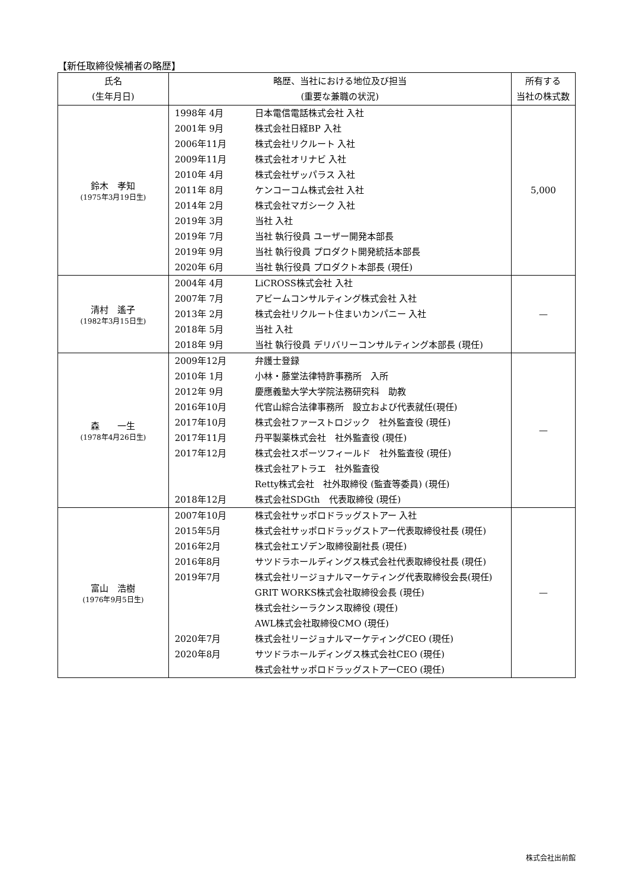【新任取締役候補者の略歴】
| 氏名 (生年月日) | 略歴、当社における地位及び担当 (重要な兼職の状況) | 所有する 当社の株式数 |
| --- | --- | --- |
| 鈴木 孝知 (1975年3月19日生) | 1998年 4月 日本電信電話株式会社 入社 2001年 9月 株式会社日経BP 入社 2006年11月 株式会社リクルート 入社 2009年11月 株式会社オリナビ 入社 2010年 4月 株式会社ザッパラス 入社 2011年 8月 ケンコーコム株式会社 入社 2014年 2月 株式会社マガシーク 入社 2019年 3月 当社 入社 2019年 7月 当社 執行役員 ユーザー開発本部長 2019年 9月 当社 執行役員 プロダクト開発統括本部長 2020年 6月 当社 執行役員 プロダクト本部長 (現任) | 5,000 |
| 清村 遙子 (1982年3月15日生) | 2004年 4月 LiCROSS株式会社 入社 2007年 7月 アビームコンサルティング株式会社 入社 2013年 2月 株式会社リクルート住まいカンパニー 入社 2018年 5月 当社 入社 2018年 9月 当社 執行役員 デリバリーコンサルティング本部長 (現任) | — |
| 森 一生 (1978年4月26日生) | 2009年12月 弁護士登録 2010年 1月 小林・藤堂法律特許事務所 入所 2012年 9月 慶應義塾大学大学院法務研究科 助教 2016年10月 代官山綜合法律事務所 設立および代表就任(現任) 2017年10月 株式会社ファーストロジック 社外監査役 (現任) 2017年11月 丹平製薬株式会社 社外監査役 (現任) 2017年12月 株式会社スポーツフィールド 社外監査役 (現任) 株式会社アトラエ 社外監査役 Retty株式会社 社外取締役 (監査等委員) (現任) 2018年12月 株式会社SDGth 代表取締役 (現任) | — |
| 富山 浩樹 (1976年9月5日生) | 2007年10月 株式会社サッポロドラッグストアー 入社 2015年5月 株式会社サッポロドラッグストアー代表取締役社長 (現任) 2016年2月 株式会社エゾデン取締役副社長 (現任) 2016年8月 サツドラホールディングス株式会社代表取締役社長 (現任) 2019年7月 株式会社リージョナルマーケティング代表取締役会長(現任) GRIT WORKS株式会社取締役会長 (現任) 株式会社シーラクンス取締役 (現任) AWL株式会社取締役CMO (現任) 2020年7月 株式会社リージョナルマーケティングCEO (現任) 2020年8月 サツドラホールディングス株式会社CEO (現任) 株式会社サッポロドラッグストアーCEO (現任) | — |
株式会社出前館